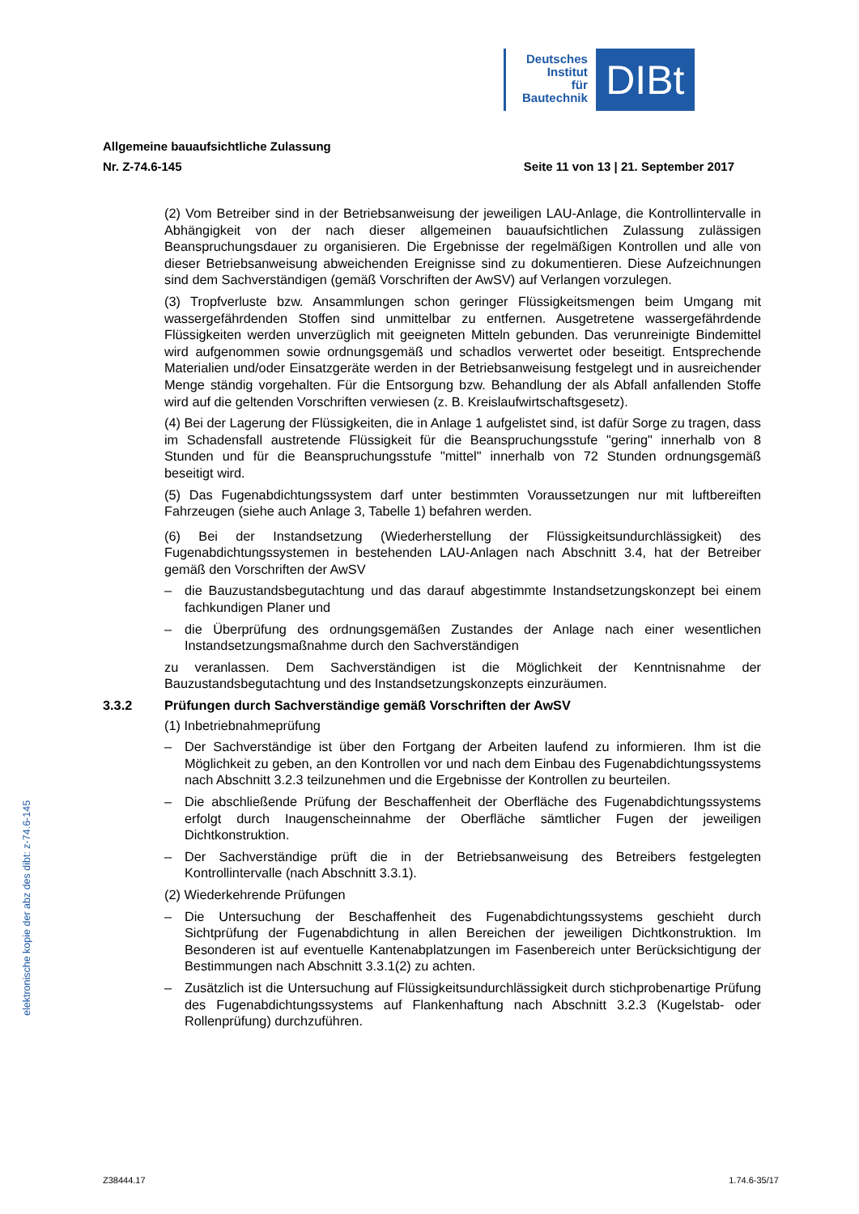Deutsches
Institut
für
Bautechnik
DIBt
Allgemeine bauaufsichtliche Zulassung
Nr. Z-74.6-145 Seite 11 von 13 | 21. September 2017
(2) Vom Betreiber sind in der Betriebsanweisung der jeweiligen LAU-Anlage, die Kontroll­intervalle in Abhängigkeit von der nach dieser allgemeinen bauaufsichtlichen Zulassung zulässigen Beanspruchungsdauer zu organisieren. Die Ergebnisse der regelmäßigen Kontrollen und alle von dieser Betriebsanweisung abweichenden Ereignisse sind zu doku­mentieren. Diese Aufzeichnungen sind dem Sachverständigen (gemäß Vorschriften der AwSV) auf Verlangen vorzulegen.
(3) Tropfverluste bzw. Ansammlungen schon geringer Flüssigkeitsmengen beim Umgang mit wassergefährdenden Stoffen sind unmittelbar zu entfernen. Ausgetretene wassergefähr­dende Flüssigkeiten werden unverzüglich mit geeigneten Mitteln gebunden. Das verun­reinigte Bindemittel wird aufgenommen sowie ordnungsgemäß und schadlos verwertet oder beseitigt. Entsprechende Materialien und/oder Einsatzgeräte werden in der Betriebsan­weisung festgelegt und in ausreichender Menge ständig vorgehalten. Für die Entsorgung bzw. Behandlung der als Abfall anfallenden Stoffe wird auf die geltenden Vorschriften verwiesen (z. B. Kreislaufwirtschaftsgesetz).
(4) Bei der Lagerung der Flüssigkeiten, die in Anlage 1 aufgelistet sind, ist dafür Sorge zu tragen, dass im Schadensfall austretende Flüssigkeit für die Beanspruchungsstufe "gering" innerhalb von 8 Stunden und für die Beanspruchungsstufe "mittel" innerhalb von 72 Stunden ordnungsgemäß beseitigt wird.
(5) Das Fugenabdichtungssystem darf unter bestimmten Voraussetzungen nur mit luftbereiften Fahrzeugen (siehe auch Anlage 3, Tabelle 1) befahren werden.
(6) Bei der Instandsetzung (Wiederherstellung der Flüssigkeitsundurchlässigkeit) des Fugenabdichtungssystemen in bestehenden LAU-Anlagen nach Abschnitt 3.4, hat der Betreiber gemäß den Vorschriften der AwSV
– die Bauzustandsbegutachtung und das darauf abgestimmte Instandsetzungskonzept bei einem fachkundigen Planer und
– die Überprüfung des ordnungsgemäßen Zustandes der Anlage nach einer wesentlichen Instandsetzungsmaßnahme durch den Sachverständigen
zu veranlassen. Dem Sachverständigen ist die Möglichkeit der Kenntnisnahme der Bauzustandsbegutachtung und des Instandsetzungskonzepts einzuräumen.
3.3.2 Prüfungen durch Sachverständige gemäß Vorschriften der AwSV
(1) Inbetriebnahmeprüfung
– Der Sachverständige ist über den Fortgang der Arbeiten laufend zu informieren. Ihm ist die Möglichkeit zu geben, an den Kontrollen vor und nach dem Einbau des Fugenabdichtungssystems nach Abschnitt 3.2.3 teilzunehmen und die Ergebnisse der Kontrollen zu beurteilen.
– Die abschließende Prüfung der Beschaffenheit der Oberfläche des Fugenabdichtungs­systems erfolgt durch Inaugenscheinnahme der Oberfläche sämtlicher Fugen der jeweili­gen Dichtkonstruktion.
– Der Sachverständige prüft die in der Betriebsanweisung des Betreibers festgelegten Kontrollintervalle (nach Abschnitt 3.3.1).
(2) Wiederkehrende Prüfungen
– Die Untersuchung der Beschaffenheit des Fugenabdichtungssystems geschieht durch Sichtprüfung der Fugenabdichtung in allen Bereichen der jeweiligen Dichtkonstruktion. Im Besonderen ist auf eventuelle Kantenabplatzungen im Fasenbereich unter Berück­sichtigung der Bestimmungen nach Abschnitt 3.3.1(2) zu achten.
– Zusätzlich ist die Untersuchung auf Flüssigkeitsundurchlässigkeit durch stichprobenartige Prüfung des Fugenabdichtungssystems auf Flankenhaftung nach Abschnitt 3.2.3 (Kugelstab- oder Rollenprüfung) durchzuführen.
elektronische kopie der abz des dibt: z-74.6-145
Z38444.17 1.74.6-35/17